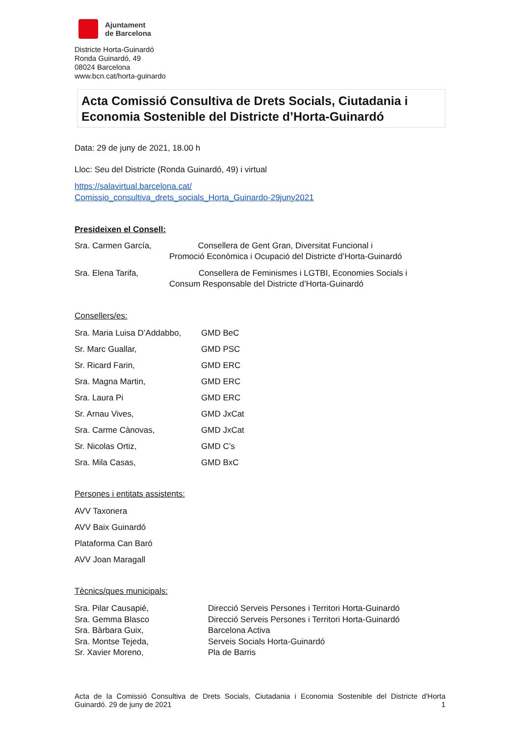Ajuntament
de Barcelona
Districte Horta-Guinardó
Ronda Guinardó, 49
08024 Barcelona
www.bcn.cat/horta-guinardo
Acta Comissió Consultiva de Drets Socials, Ciutadania i Economia Sostenible del Districte d’Horta-Guinardó
Data: 29 de juny de 2021, 18.00 h
Lloc: Seu del Districte (Ronda Guinardó, 49) i virtual
https://salavirtual.barcelona.cat/
Comissio_consultiva_drets_socials_Horta_Guinardo-29juny2021
Presideixen el Consell:
Sra. Carmen García, Consellera de Gent Gran, Diversitat Funcional i
Promoció Econòmica i Ocupació del Districte d’Horta-Guinardó
Sra. Elena Tarifa, Consellera de Feminismes i LGTBI, Economies Socials i
Consum Responsable del Districte d’Horta-Guinardó
Consellers/es:
Sra. Maria Luisa D’Addabbo, GMD BeC
Sr. Marc Guallar, GMD PSC
Sr. Ricard Farin, GMD ERC
Sra. Magna Martin, GMD ERC
Sra. Laura Pi GMD ERC
Sr. Arnau Vives, GMD JxCat
Sra. Carme Cànovas, GMD JxCat
Sr. Nicolas Ortiz, GMD C’s
Sra. Mila Casas, GMD BxC
Persones i entitats assistents:
AVV Taxonera
AVV Baix Guinardó
Plataforma Can Baró
AVV Joan Maragall
Tècnics/ques municipals:
Sra. Pilar Causapié, Direcció Serveis Persones i Territori Horta-Guinardó
Sra. Gemma Blasco Direcció Serveis Persones i Territori Horta-Guinardó
Sra. Bàrbara Guix, Barcelona Activa
Sra. Montse Tejeda, Serveis Socials Horta-Guinardó
Sr. Xavier Moreno, Pla de Barris
Acta de la Comissió Consultiva de Drets Socials, Ciutadania i Economia Sostenible del Districte d'Horta
Guinardó. 29 de juny de 2021 1